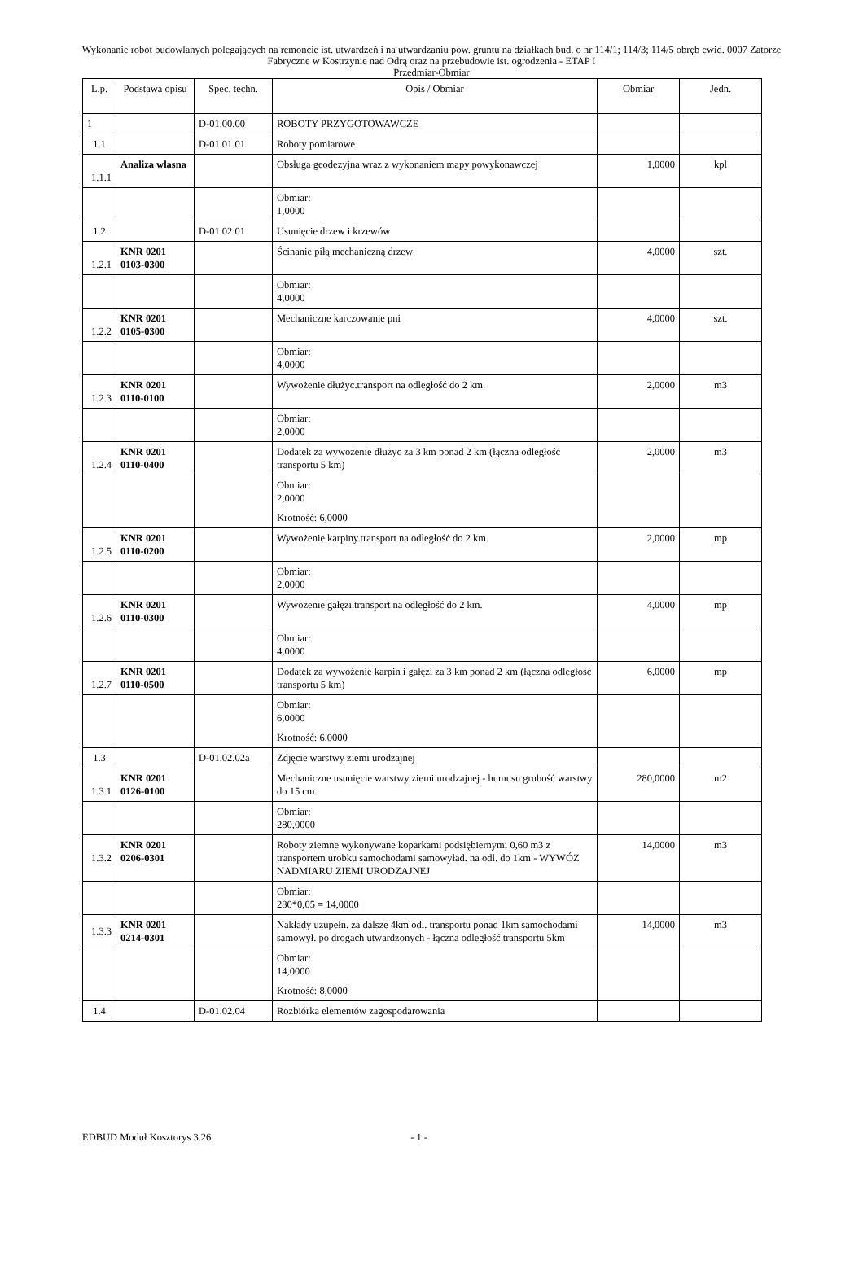Wykonanie robót budowlanych polegających na remoncie ist. utwardzeń i na utwardzaniu pow. gruntu na działkach bud. o nr 114/1; 114/3; 114/5 obręb ewid. 0007 Zatorze Fabryczne w Kostrzynie nad Odrą oraz na przebudowie ist. ogrodzenia - ETAP I
Przedmiar-Obmiar
| L.p. | Podstawa opisu | Spec. techn. | Opis / Obmiar | Obmiar | Jedn. |
| --- | --- | --- | --- | --- | --- |
| 1 | | D-01.00.00 | ROBOTY PRZYGOTOWAWCZE | | |
| 1.1 | | D-01.01.01 | Roboty pomiarowe | | |
| 1.1.1 | Analiza własna | | Obsługa geodezyjna wraz z wykonaniem mapy powykonawczej | 1,0000 | kpl |
| | | | Obmiar: 1,0000 | | |
| 1.2 | | D-01.02.01 | Usunięcie drzew i krzewów | | |
| 1.2.1 | KNR 0201 0103-0300 | | Ścinanie piłą mechaniczną drzew | 4,0000 | szt. |
| | | | Obmiar: 4,0000 | | |
| 1.2.2 | KNR 0201 0105-0300 | | Mechaniczne karczowanie pni | 4,0000 | szt. |
| | | | Obmiar: 4,0000 | | |
| 1.2.3 | KNR 0201 0110-0100 | | Wywożenie dłużyc.transport na odległość do 2 km. | 2,0000 | m3 |
| | | | Obmiar: 2,0000 | | |
| 1.2.4 | KNR 0201 0110-0400 | | Dodatek za wywożenie dłużyc za 3 km ponad 2 km (łączna odległość transportu 5 km) | 2,0000 | m3 |
| | | | Obmiar: 2,0000 Krotność: 6,0000 | | |
| 1.2.5 | KNR 0201 0110-0200 | | Wywożenie karpiny.transport na odległość do 2 km. | 2,0000 | mp |
| | | | Obmiar: 2,0000 | | |
| 1.2.6 | KNR 0201 0110-0300 | | Wywożenie gałęzi.transport na odległość do 2 km. | 4,0000 | mp |
| | | | Obmiar: 4,0000 | | |
| 1.2.7 | KNR 0201 0110-0500 | | Dodatek za wywożenie karpin i gałęzi za 3 km ponad 2 km (łączna odległość transportu 5 km) | 6,0000 | mp |
| | | | Obmiar: 6,0000 Krotność: 6,0000 | | |
| 1.3 | | D-01.02.02a | Zdjęcie warstwy ziemi urodzajnej | | |
| 1.3.1 | KNR 0201 0126-0100 | | Mechaniczne usunięcie warstwy ziemi urodzajnej - humusu grubość warstwy do 15 cm. | 280,0000 | m2 |
| | | | Obmiar: 280,0000 | | |
| 1.3.2 | KNR 0201 0206-0301 | | Roboty ziemne wykonywane koparkami podsiębiernymi 0,60 m3 z transportem urobku samochodami samowyład. na odl. do 1km - WYWÓZ NADMIARU ZIEMI URODZAJNEJ | 14,0000 | m3 |
| | | | Obmiar: 280*0,05 = 14,0000 | | |
| 1.3.3 | KNR 0201 0214-0301 | | Nakłady uzupełn. za dalsze 4km odl. transportu ponad 1km samochodami samowył. po drogach utwardzonych - łączna odległość transportu 5km | 14,0000 | m3 |
| | | | Obmiar: 14,0000 Krotność: 8,0000 | | |
| 1.4 | | D-01.02.04 | Rozbiórka elementów zagospodarowania | | |
EDBUD Moduł Kosztorys 3.26 - 1 -